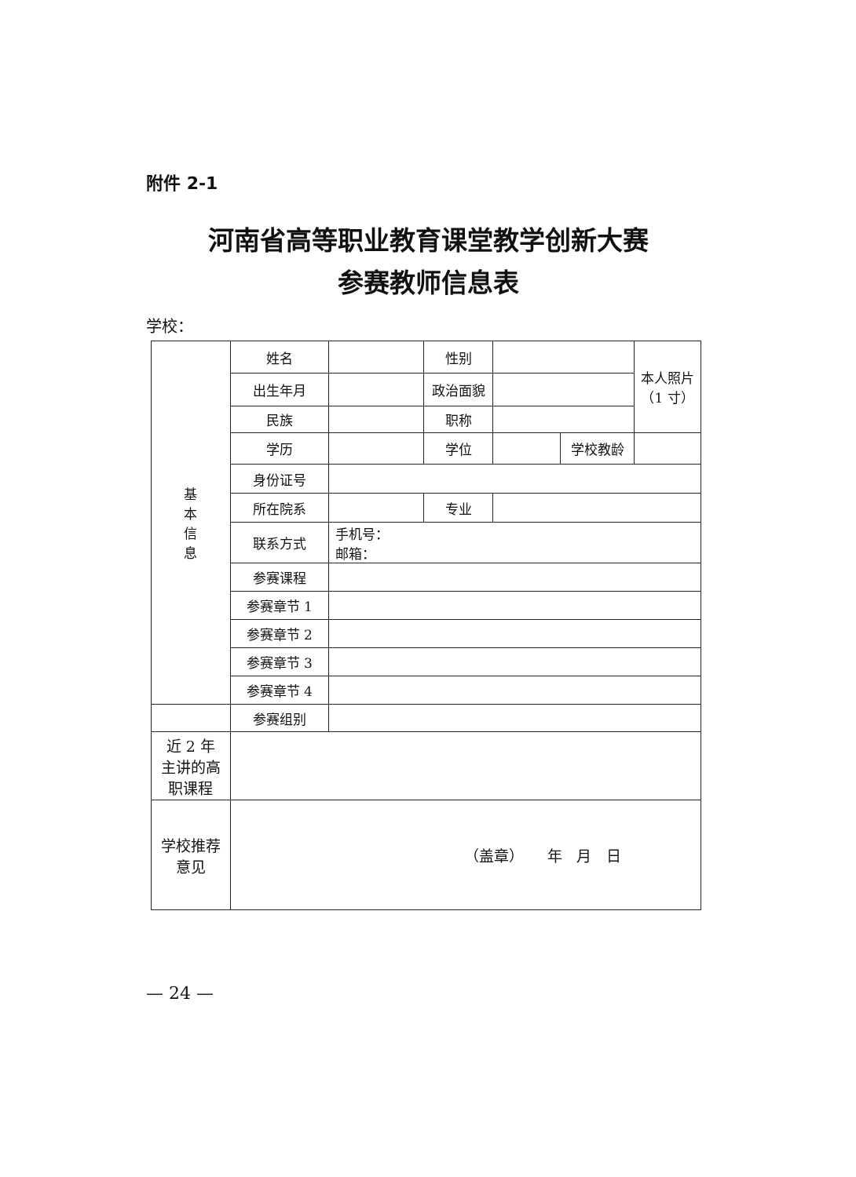附件 2-1
河南省高等职业教育课堂教学创新大赛
参赛教师信息表
学校：
| 基 本 信 息 | 姓名 | | 性别 | | | 本人照片 （1 寸） |
| | 出生年月 | | 政治面貌 | | | |
| | 民族 | | 职称 | | | |
| | 学历 | | 学位 | | 学校教龄 | |
| | 身份证号 | | | | | |
| | 所在院系 | | 专业 | | | |
| | 联系方式 | 手机号： 邮箱： | | | | |
| | 参赛课程 | | | | | |
| | 参赛章节 1 | | | | | |
| | 参赛章节 2 | | | | | |
| | 参赛章节 3 | | | | | |
| | 参赛章节 4 | | | | | |
| | 参赛组别 | | | | | |
| 近 2 年 主讲的高 职课程 | | | | | | |
| 学校推荐 意见 | （盖章） 年 月 日 | | | | | |
— 24 —